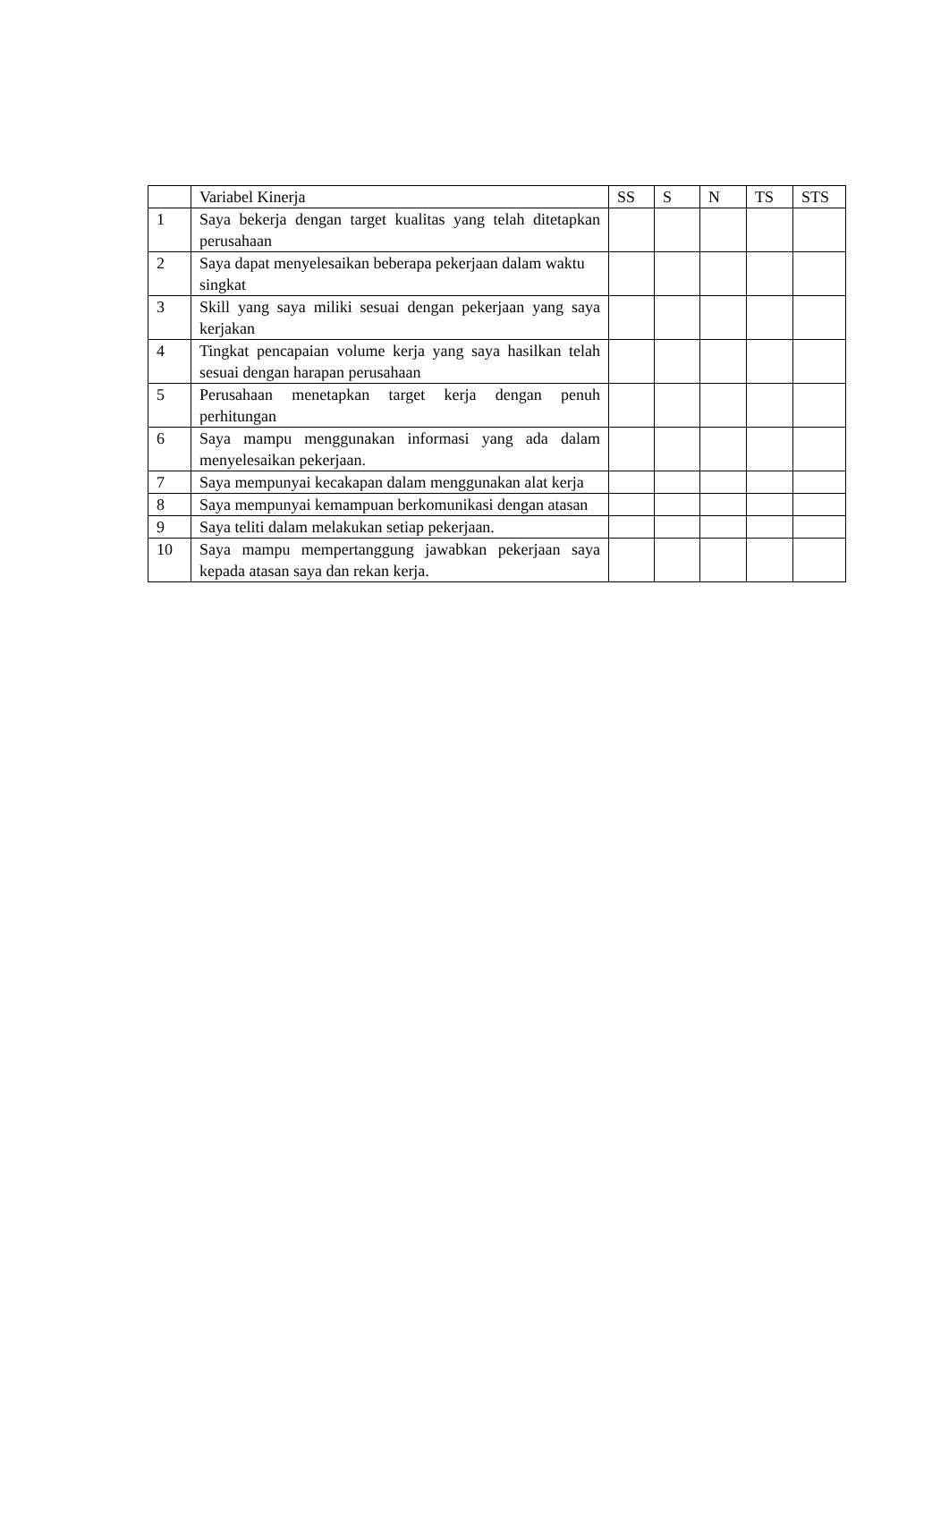| | Variabel Kinerja | SS | S | N | TS | STS |
| --- | --- | --- | --- | --- | --- | --- |
| 1 | Saya bekerja dengan target kualitas yang telah ditetapkan perusahaan | | | | | |
| 2 | Saya dapat menyelesaikan beberapa pekerjaan dalam waktu singkat | | | | | |
| 3 | Skill yang saya miliki sesuai dengan pekerjaan yang saya kerjakan | | | | | |
| 4 | Tingkat pencapaian volume kerja yang saya hasilkan telah sesuai dengan harapan perusahaan | | | | | |
| 5 | Perusahaan menetapkan target kerja dengan penuh perhitungan | | | | | |
| 6 | Saya mampu menggunakan informasi yang ada dalam menyelesaikan pekerjaan. | | | | | |
| 7 | Saya mempunyai kecakapan dalam menggunakan alat kerja | | | | | |
| 8 | Saya mempunyai kemampuan berkomunikasi dengan atasan | | | | | |
| 9 | Saya teliti dalam melakukan setiap pekerjaan. | | | | | |
| 10 | Saya mampu mempertanggung jawabkan pekerjaan saya kepada atasan saya dan rekan kerja. | | | | | |